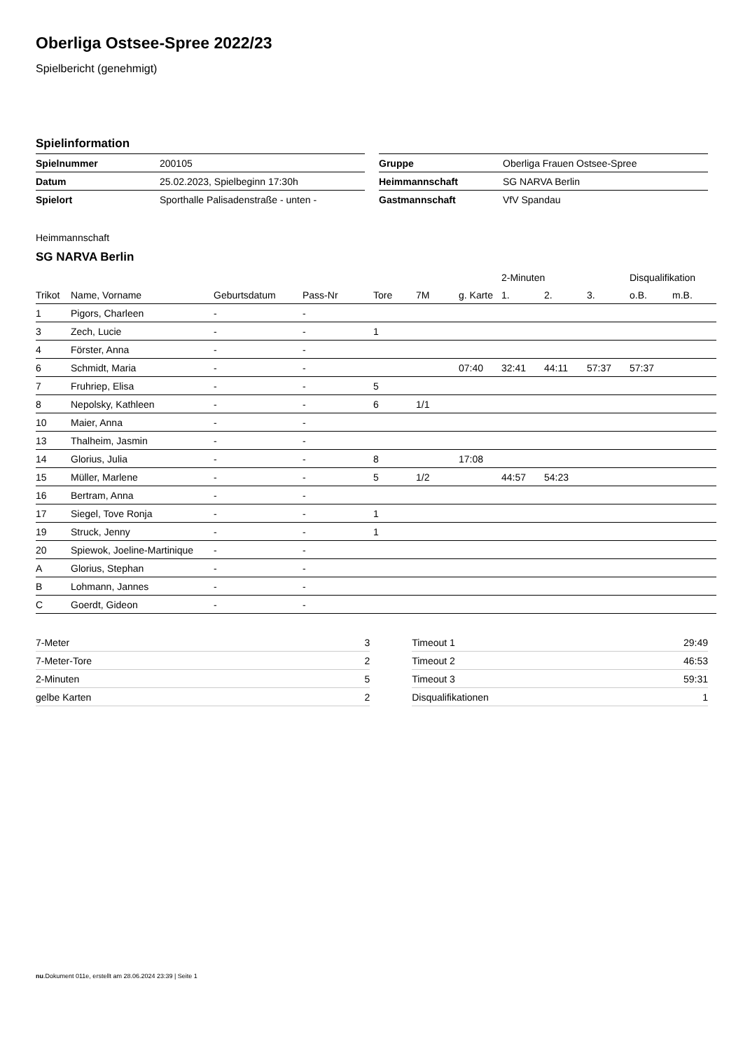Oberliga Ostsee-Spree 2022/23
Spielbericht (genehmigt)
Spielinformation
| Spielnummer | 200105 |
| Datum | 25.02.2023, Spielbeginn 17:30h |
| Spielort | Sporthalle Palisadenstraße - unten - |
| Gruppe | Oberliga Frauen Ostsee-Spree |
| Heimmannschaft | SG NARVA Berlin |
| Gastmannschaft | VfV Spandau |
Heimmannschaft
SG NARVA Berlin
| | | | | | | | 2-Minuten | | | Disqualifikation | |
| --- | --- | --- | --- | --- | --- | --- | --- | --- | --- | --- | --- |
| Trikot | Name, Vorname | Geburtsdatum | Pass-Nr | Tore | 7M | g. Karte | 1. | 2. | 3. | o.B. | m.B. |
| 1 | Pigors, Charleen | - | - | | | | | | | | |
| 3 | Zech, Lucie | - | - | 1 | | | | | | | |
| 4 | Förster, Anna | - | - | | | | | | | | |
| 6 | Schmidt, Maria | - | - | | | 07:40 | 32:41 | 44:11 | 57:37 | 57:37 | |
| 7 | Fruhriep, Elisa | - | - | 5 | | | | | | | |
| 8 | Nepolsky, Kathleen | - | - | 6 | 1/1 | | | | | | |
| 10 | Maier, Anna | - | - | | | | | | | | |
| 13 | Thalheim, Jasmin | - | - | | | | | | | | |
| 14 | Glorius, Julia | - | - | 8 | | 17:08 | | | | | |
| 15 | Müller, Marlene | - | - | 5 | 1/2 | | 44:57 | 54:23 | | | |
| 16 | Bertram, Anna | - | - | | | | | | | | |
| 17 | Siegel, Tove Ronja | - | - | 1 | | | | | | | |
| 19 | Struck, Jenny | - | - | 1 | | | | | | | |
| 20 | Spiewok, Joeline-Martinique | - | - | | | | | | | | |
| A | Glorius, Stephan | - | - | | | | | | | | |
| B | Lohmann, Jannes | - | - | | | | | | | | |
| C | Goerdt, Gideon | - | - | | | | | | | | |
| 7-Meter | 3 |
| 7-Meter-Tore | 2 |
| 2-Minuten | 5 |
| gelbe Karten | 2 |
| Timeout 1 | 29:49 |
| Timeout 2 | 46:53 |
| Timeout 3 | 59:31 |
| Disqualifikationen | 1 |
nu.Dokument 011e, erstellt am 28.06.2024 23:39 | Seite 1